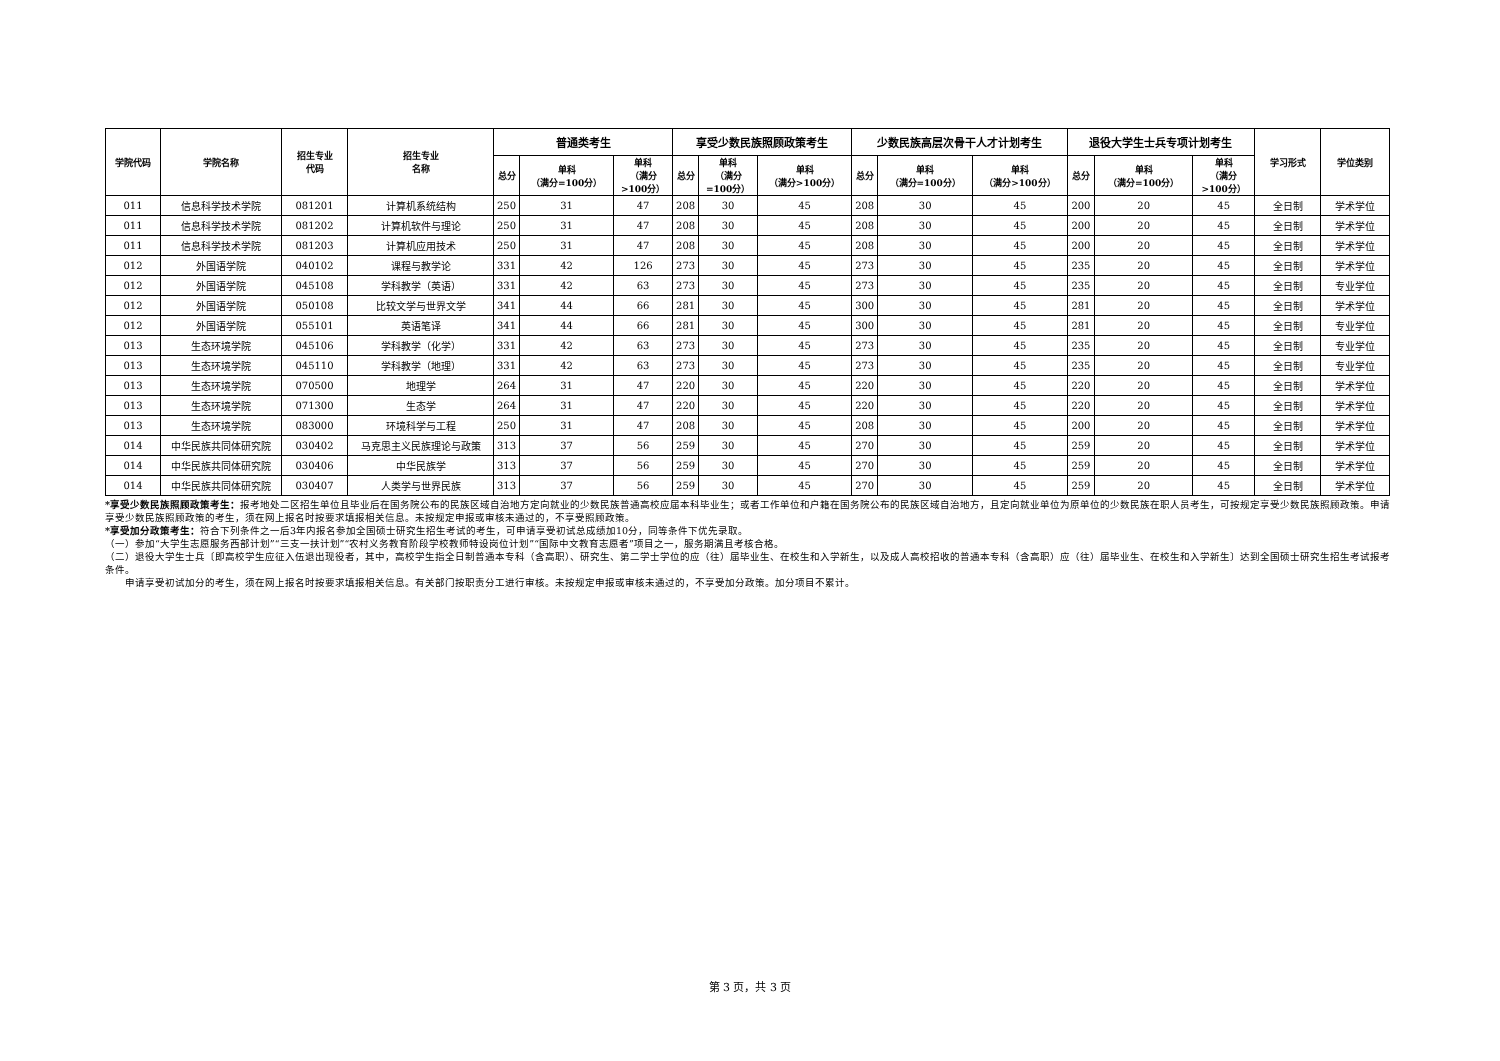| 学院代码 | 学院名称 | 招生专业 代码 | 招生专业 名称 | 普通类考生 | | | 享受少数民族照顾政策考生 | | | 少数民族高层次骨干人才计划考生 | | | 退役大学生士兵专项计划考生 | | | 学习形式 | 学位类别 |
| --- | --- | --- | --- | --- | --- | --- | --- | --- | --- | --- | --- | --- | --- | --- | --- | --- | --- |
| | | | | 总分 | 单科 （满分=100分） | 单科 （满分 >100分） | 总分 | 单科 （满分 =100分） | 单科 （满分>100分） | 总分 | 单科 （满分=100分） | 单科 （满分>100分） | 总分 | 单科 （满分=100分） | 单科 （满分 >100分） | | |
| 011 | 信息科学技术学院 | 081201 | 计算机系统结构 | 250 | 31 | 47 | 208 | 30 | 45 | 208 | 30 | 45 | 200 | 20 | 45 | 全日制 | 学术学位 |
| 011 | 信息科学技术学院 | 081202 | 计算机软件与理论 | 250 | 31 | 47 | 208 | 30 | 45 | 208 | 30 | 45 | 200 | 20 | 45 | 全日制 | 学术学位 |
| 011 | 信息科学技术学院 | 081203 | 计算机应用技术 | 250 | 31 | 47 | 208 | 30 | 45 | 208 | 30 | 45 | 200 | 20 | 45 | 全日制 | 学术学位 |
| 012 | 外国语学院 | 040102 | 课程与教学论 | 331 | 42 | 126 | 273 | 30 | 45 | 273 | 30 | 45 | 235 | 20 | 45 | 全日制 | 学术学位 |
| 012 | 外国语学院 | 045108 | 学科教学（英语） | 331 | 42 | 63 | 273 | 30 | 45 | 273 | 30 | 45 | 235 | 20 | 45 | 全日制 | 专业学位 |
| 012 | 外国语学院 | 050108 | 比较文学与世界文学 | 341 | 44 | 66 | 281 | 30 | 45 | 300 | 30 | 45 | 281 | 20 | 45 | 全日制 | 学术学位 |
| 012 | 外国语学院 | 055101 | 英语笔译 | 341 | 44 | 66 | 281 | 30 | 45 | 300 | 30 | 45 | 281 | 20 | 45 | 全日制 | 专业学位 |
| 013 | 生态环境学院 | 045106 | 学科教学（化学） | 331 | 42 | 63 | 273 | 30 | 45 | 273 | 30 | 45 | 235 | 20 | 45 | 全日制 | 专业学位 |
| 013 | 生态环境学院 | 045110 | 学科教学（地理） | 331 | 42 | 63 | 273 | 30 | 45 | 273 | 30 | 45 | 235 | 20 | 45 | 全日制 | 专业学位 |
| 013 | 生态环境学院 | 070500 | 地理学 | 264 | 31 | 47 | 220 | 30 | 45 | 220 | 30 | 45 | 220 | 20 | 45 | 全日制 | 学术学位 |
| 013 | 生态环境学院 | 071300 | 生态学 | 264 | 31 | 47 | 220 | 30 | 45 | 220 | 30 | 45 | 220 | 20 | 45 | 全日制 | 学术学位 |
| 013 | 生态环境学院 | 083000 | 环境科学与工程 | 250 | 31 | 47 | 208 | 30 | 45 | 208 | 30 | 45 | 200 | 20 | 45 | 全日制 | 学术学位 |
| 014 | 中华民族共同体研究院 | 030402 | 马克思主义民族理论与政策 | 313 | 37 | 56 | 259 | 30 | 45 | 270 | 30 | 45 | 259 | 20 | 45 | 全日制 | 学术学位 |
| 014 | 中华民族共同体研究院 | 030406 | 中华民族学 | 313 | 37 | 56 | 259 | 30 | 45 | 270 | 30 | 45 | 259 | 20 | 45 | 全日制 | 学术学位 |
| 014 | 中华民族共同体研究院 | 030407 | 人类学与世界民族 | 313 | 37 | 56 | 259 | 30 | 45 | 270 | 30 | 45 | 259 | 20 | 45 | 全日制 | 学术学位 |
*享受少数民族照顾政策考生：报考地处二区招生单位且毕业后在国务院公布的民族区域自治地方定向就业的少数民族普通高校应届本科毕业生；或者工作单位和户籍在国务院公布的民族区域自治地方，且定向就业单位为原单位的少数民族在职人员考生，可按规定享受少数民族照顾政策。申请享受少数民族照顾政策的考生，须在网上报名时按要求填报相关信息。未按规定申报或审核未通过的，不享受照顾政策。
*享受加分政策考生：符合下列条件之一后3年内报名参加全国硕士研究生招生考试的考生，可申请享受初试总成绩加10分，同等条件下优先录取。
（一）参加“大学生志愿服务西部计划”“三支一扶计划”“农村义务教育阶段学校教师特设岗位计划”“国际中文教育志愿者”项目之一，服务期满且考核合格。
（二）退役大学生士兵〔即高校学生应征入伍退出现役者，其中，高校学生指全日制普通本专科（含高职）、研究生、第二学士学位的应（往）届毕业生、在校生和入学新生，以及成人高校招收的普通本专科（含高职）应（往）届毕业生、在校生和入学新生〕达到全国硕士研究生招生考试报考条件。
申请享受初试加分的考生，须在网上报名时按要求填报相关信息。有关部门按职责分工进行审核。未按规定申报或审核未通过的，不享受加分政策。加分项目不累计。
第 3 页，共 3 页